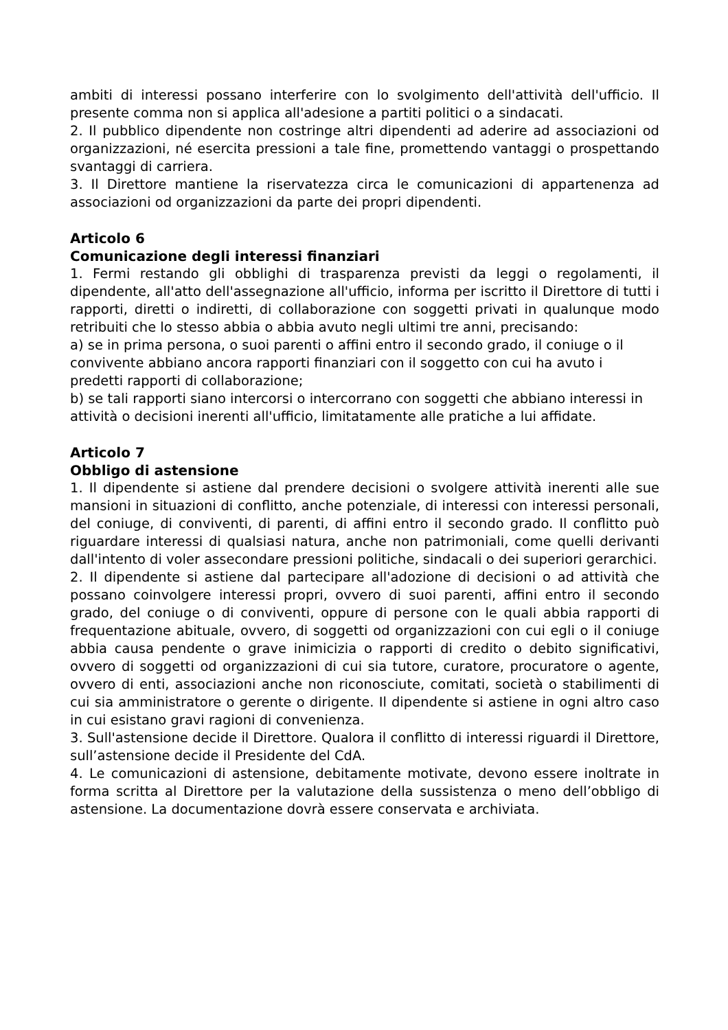ambiti di interessi possano interferire con lo svolgimento dell'attività dell'ufficio. Il presente comma non si applica all'adesione a partiti politici o a sindacati.
2. Il pubblico dipendente non costringe altri dipendenti ad aderire ad associazioni od organizzazioni, né esercita pressioni a tale fine, promettendo vantaggi o prospettando svantaggi di carriera.
3. Il Direttore mantiene la riservatezza circa le comunicazioni di appartenenza ad associazioni od organizzazioni da parte dei propri dipendenti.
Articolo 6
Comunicazione degli interessi finanziari
1. Fermi restando gli obblighi di trasparenza previsti da leggi o regolamenti, il dipendente, all'atto dell'assegnazione all'ufficio, informa per iscritto il Direttore di tutti i rapporti, diretti o indiretti, di collaborazione con soggetti privati in qualunque modo retribuiti che lo stesso abbia o abbia avuto negli ultimi tre anni, precisando:
a) se in prima persona, o suoi parenti o affini entro il secondo grado, il coniuge o il convivente abbiano ancora rapporti finanziari con il soggetto con cui ha avuto i predetti rapporti di collaborazione;
b) se tali rapporti siano intercorsi o intercorrano con soggetti che abbiano interessi in attività o decisioni inerenti all'ufficio, limitatamente alle pratiche a lui affidate.
Articolo 7
Obbligo di astensione
1. Il dipendente si astiene dal prendere decisioni o svolgere attività inerenti alle sue mansioni in situazioni di conflitto, anche potenziale, di interessi con interessi personali, del coniuge, di conviventi, di parenti, di affini entro il secondo grado. Il conflitto può riguardare interessi di qualsiasi natura, anche non patrimoniali, come quelli derivanti dall'intento di voler assecondare pressioni politiche, sindacali o dei superiori gerarchici.
2. Il dipendente si astiene dal partecipare all'adozione di decisioni o ad attività che possano coinvolgere interessi propri, ovvero di suoi parenti, affini entro il secondo grado, del coniuge o di conviventi, oppure di persone con le quali abbia rapporti di frequentazione abituale, ovvero, di soggetti od organizzazioni con cui egli o il coniuge abbia causa pendente o grave inimicizia o rapporti di credito o debito significativi, ovvero di soggetti od organizzazioni di cui sia tutore, curatore, procuratore o agente, ovvero di enti, associazioni anche non riconosciute, comitati, società o stabilimenti di cui sia amministratore o gerente o dirigente. Il dipendente si astiene in ogni altro caso in cui esistano gravi ragioni di convenienza.
3. Sull'astensione decide il Direttore. Qualora il conflitto di interessi riguardi il Direttore, sull’astensione decide il Presidente del CdA.
4. Le comunicazioni di astensione, debitamente motivate, devono essere inoltrate in forma scritta al Direttore per la valutazione della sussistenza o meno dell’obbligo di astensione. La documentazione dovrà essere conservata e archiviata.